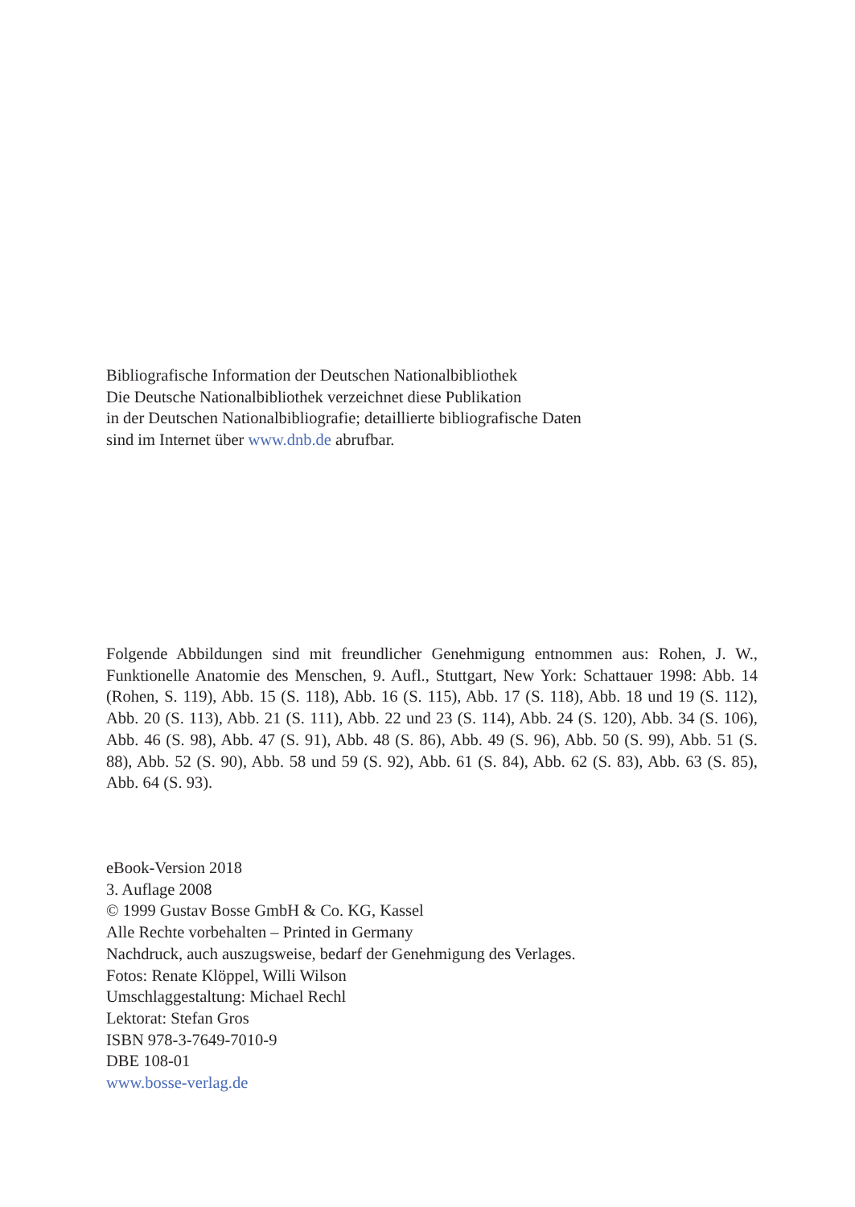Bibliografische Information der Deutschen Nationalbibliothek
Die Deutsche Nationalbibliothek verzeichnet diese Publikation
in der Deutschen Nationalbibliografie; detaillierte bibliografische Daten
sind im Internet über www.dnb.de abrufbar.
Folgende Abbildungen sind mit freundlicher Genehmigung entnommen aus: Rohen, J. W., Funktionelle Anatomie des Menschen, 9. Aufl., Stuttgart, New York: Schattauer 1998: Abb. 14 (Rohen, S. 119), Abb. 15 (S. 118), Abb. 16 (S. 115), Abb. 17 (S. 118), Abb. 18 und 19 (S. 112), Abb. 20 (S. 113), Abb. 21 (S. 111), Abb. 22 und 23 (S. 114), Abb. 24 (S. 120), Abb. 34 (S. 106), Abb. 46 (S. 98), Abb. 47 (S. 91), Abb. 48 (S. 86), Abb. 49 (S. 96), Abb. 50 (S. 99), Abb. 51 (S. 88), Abb. 52 (S. 90), Abb. 58 und 59 (S. 92), Abb. 61 (S. 84), Abb. 62 (S. 83), Abb. 63 (S. 85), Abb. 64 (S. 93).
eBook-Version 2018
3. Auflage 2008
© 1999 Gustav Bosse GmbH & Co. KG, Kassel
Alle Rechte vorbehalten – Printed in Germany
Nachdruck, auch auszugsweise, bedarf der Genehmigung des Verlages.
Fotos: Renate Klöppel, Willi Wilson
Umschlaggestaltung: Michael Rechl
Lektorat: Stefan Gros
ISBN 978-3-7649-7010-9
DBE 108-01
www.bosse-verlag.de